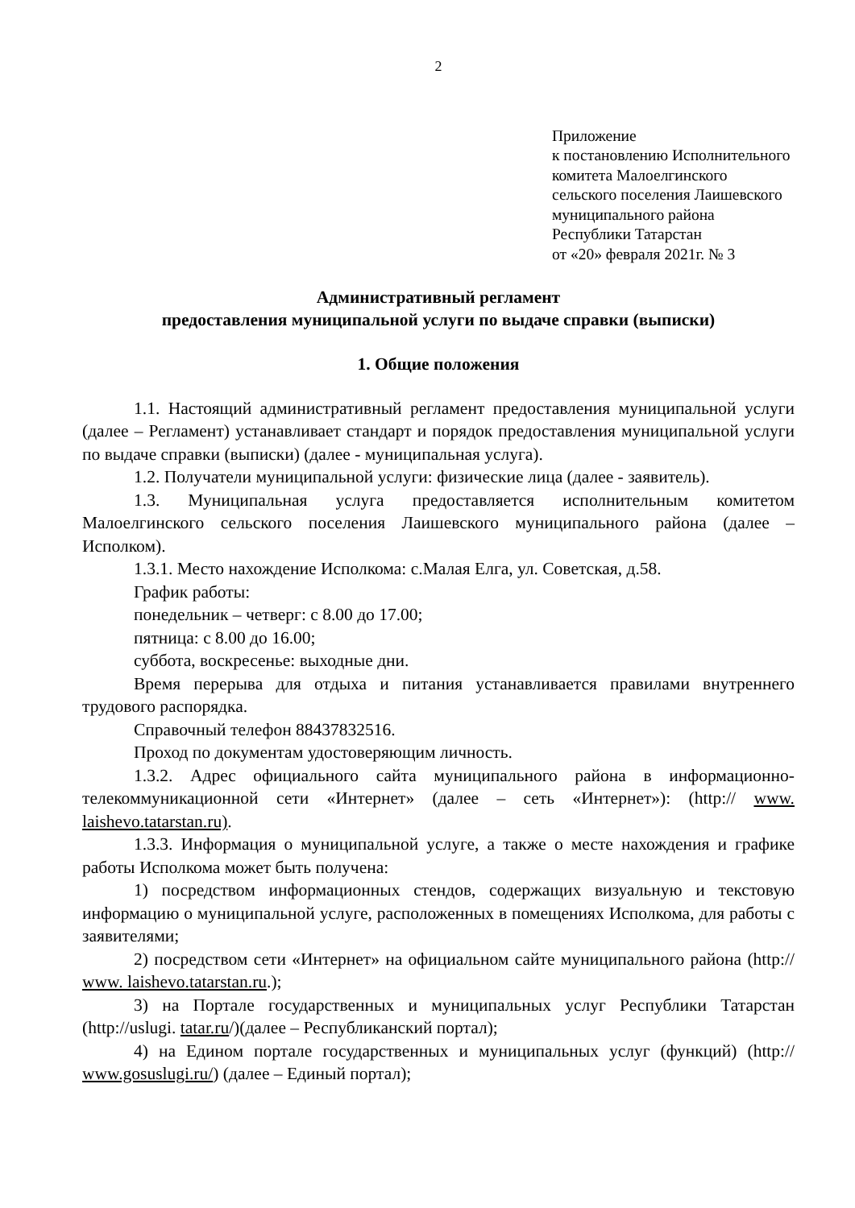2
Приложение
к постановлению Исполнительного
комитета Малоелгинского
сельского поселения Лаишевского
муниципального района
Республики Татарстан
от «20» февраля 2021г. № 3
Административный регламент
предоставления муниципальной услуги по выдаче справки (выписки)
1. Общие положения
1.1. Настоящий административный регламент предоставления муниципальной услуги (далее – Регламент) устанавливает стандарт и порядок предоставления муниципальной услуги по выдаче справки (выписки) (далее - муниципальная услуга).
1.2. Получатели муниципальной услуги: физические лица (далее - заявитель).
1.3. Муниципальная услуга предоставляется исполнительным комитетом Малоелгинского сельского поселения Лаишевского муниципального района (далее – Исполком).
1.3.1. Место нахождение Исполкома: с.Малая Елга, ул. Советская, д.58.
График работы:
понедельник – четверг: с 8.00 до 17.00;
пятница: с 8.00 до 16.00;
суббота, воскресенье: выходные дни.
Время перерыва для отдыха и питания устанавливается правилами внутреннего трудового распорядка.
Справочный телефон 88437832516.
Проход по документам удостоверяющим личность.
1.3.2. Адрес официального сайта муниципального района в информационно-телекоммуникационной сети «Интернет» (далее – сеть «Интернет»): (http:// www. laishevo.tatarstan.ru).
1.3.3. Информация о муниципальной услуге, а также о месте нахождения и графике работы Исполкома может быть получена:
1) посредством информационных стендов, содержащих визуальную и текстовую информацию о муниципальной услуге, расположенных в помещениях Исполкома, для работы с заявителями;
2) посредством сети «Интернет» на официальном сайте муниципального района (http:// www. laishevo.tatarstan.ru.);
3) на Портале государственных и муниципальных услуг Республики Татарстан (http://uslugi. tatar.ru/)(далее – Республиканский портал);
4) на Едином портале государственных и муниципальных услуг (функций) (http:// www.gosuslugi.ru/) (далее – Единый портал);